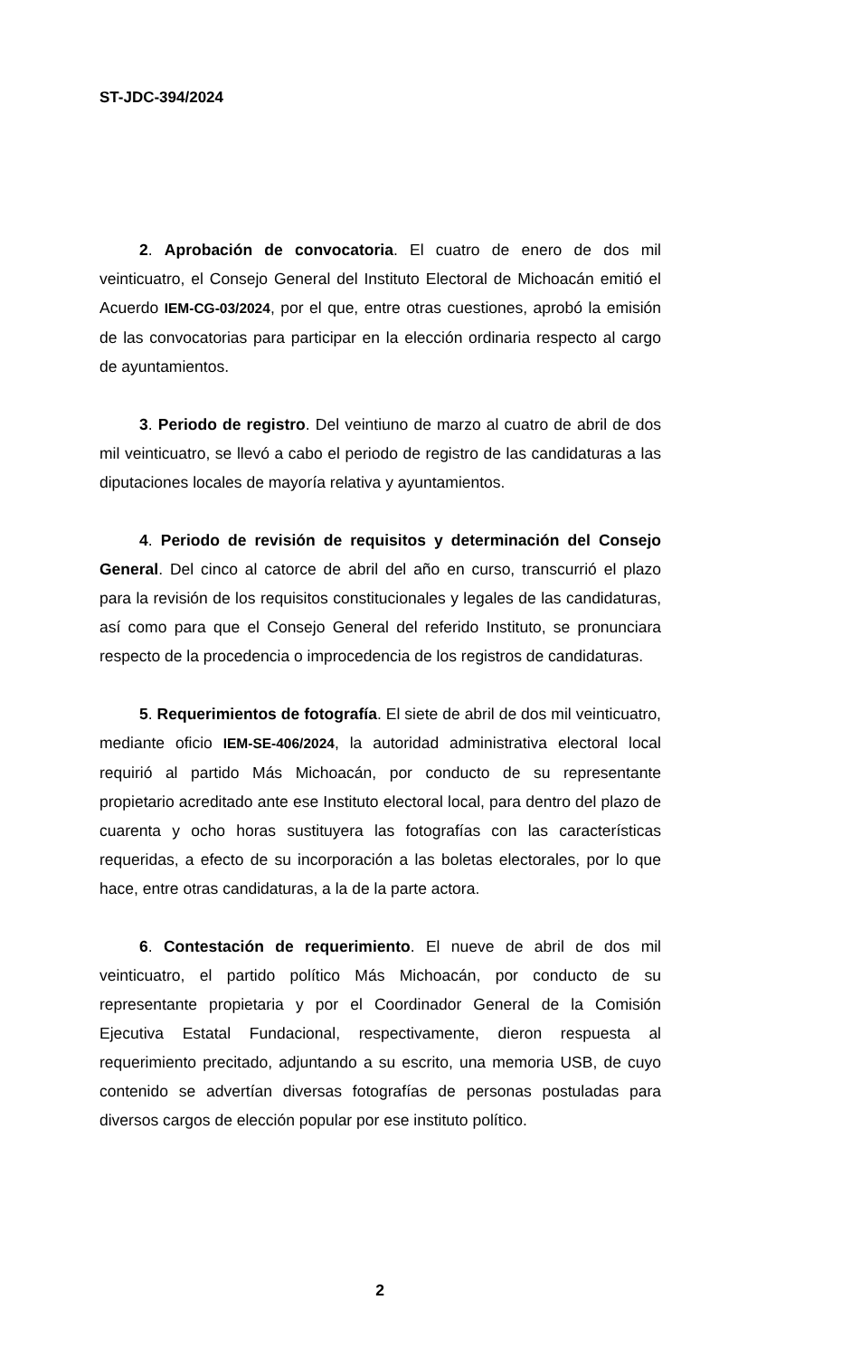ST-JDC-394/2024
2. Aprobación de convocatoria. El cuatro de enero de dos mil veinticuatro, el Consejo General del Instituto Electoral de Michoacán emitió el Acuerdo IEM-CG-03/2024, por el que, entre otras cuestiones, aprobó la emisión de las convocatorias para participar en la elección ordinaria respecto al cargo de ayuntamientos.
3. Periodo de registro. Del veintiuno de marzo al cuatro de abril de dos mil veinticuatro, se llevó a cabo el periodo de registro de las candidaturas a las diputaciones locales de mayoría relativa y ayuntamientos.
4. Periodo de revisión de requisitos y determinación del Consejo General. Del cinco al catorce de abril del año en curso, transcurrió el plazo para la revisión de los requisitos constitucionales y legales de las candidaturas, así como para que el Consejo General del referido Instituto, se pronunciara respecto de la procedencia o improcedencia de los registros de candidaturas.
5. Requerimientos de fotografía. El siete de abril de dos mil veinticuatro, mediante oficio IEM-SE-406/2024, la autoridad administrativa electoral local requirió al partido Más Michoacán, por conducto de su representante propietario acreditado ante ese Instituto electoral local, para dentro del plazo de cuarenta y ocho horas sustituyera las fotografías con las características requeridas, a efecto de su incorporación a las boletas electorales, por lo que hace, entre otras candidaturas, a la de la parte actora.
6. Contestación de requerimiento. El nueve de abril de dos mil veinticuatro, el partido político Más Michoacán, por conducto de su representante propietaria y por el Coordinador General de la Comisión Ejecutiva Estatal Fundacional, respectivamente, dieron respuesta al requerimiento precitado, adjuntando a su escrito, una memoria USB, de cuyo contenido se advertían diversas fotografías de personas postuladas para diversos cargos de elección popular por ese instituto político.
2